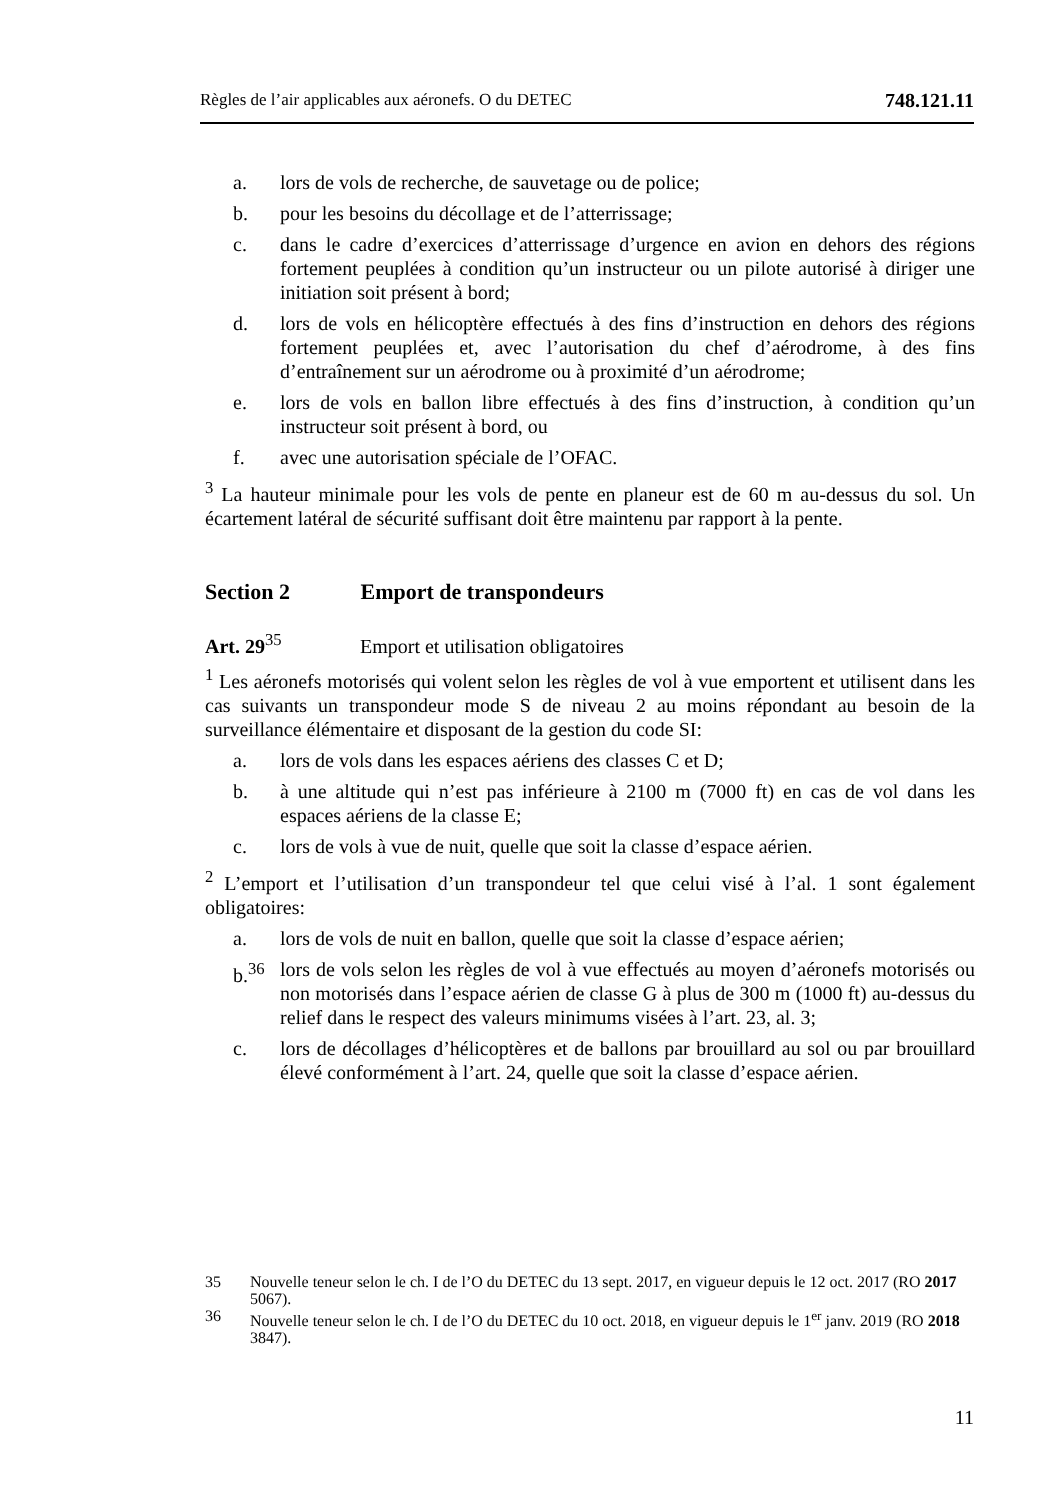Règles de l’air applicables aux aéronefs. O du DETEC 748.121.11
a. lors de vols de recherche, de sauvetage ou de police;
b. pour les besoins du décollage et de l’atterrissage;
c. dans le cadre d’exercices d’atterrissage d’urgence en avion en dehors des régions fortement peuplées à condition qu’un instructeur ou un pilote autori­sé à diriger une initiation soit présent à bord;
d. lors de vols en hélicoptère effectués à des fins d’instruction en dehors des régions fortement peuplées et, avec l’autorisation du chef d’aérodrome, à des fins d’entraînement sur un aérodrome ou à proximité d’un aérodrome;
e. lors de vols en ballon libre effectués à des fins d’instruction, à condition qu’un instructeur soit présent à bord, ou
f. avec une autorisation spéciale de l’OFAC.
<sup>3</sup> La hauteur minimale pour les vols de pente en planeur est de 60 m au-dessus du sol. Un écartement latéral de sécurité suffisant doit être maintenu par rapport à la pente.
Section 2 Emport de transpondeurs
Art. 29<sup>35</sup> Emport et utilisation obligatoires
<sup>1</sup> Les aéronefs motorisés qui volent selon les règles de vol à vue emportent et utili­sent dans les cas suivants un transpondeur mode S de niveau 2 au moins répondant au besoin de la surveillance élémentaire et disposant de la gestion du code SI:
a. lors de vols dans les espaces aériens des classes C et D;
b. à une altitude qui n’est pas inférieure à 2100 m (7000 ft) en cas de vol dans les espaces aériens de la classe E;
c. lors de vols à vue de nuit, quelle que soit la classe d’espace aérien.
<sup>2</sup> L’emport et l’utilisation d’un transpondeur tel que celui visé à l’al. 1 sont égale­ment obligatoires:
a. lors de vols de nuit en ballon, quelle que soit la classe d’espace aérien;
b.<sup>36</sup> lors de vols selon les règles de vol à vue effectués au moyen d’aéronefs motorisés ou non motorisés dans l’espace aérien de classe G à plus de 300 m (1000 ft) au-dessus du relief dans le respect des valeurs minimums visées à l’art. 23, al. 3;
c. lors de décollages d’hélicoptères et de ballons par brouillard au sol ou par brouillard élevé conformément à l’art. 24, quelle que soit la classe d’espace aérien.
35 Nouvelle teneur selon le ch. I de l’O du DETEC du 13 sept. 2017, en vigueur depuis le 12 oct. 2017 (RO 2017 5067).
36 Nouvelle teneur selon le ch. I de l’O du DETEC du 10 oct. 2018, en vigueur depuis le 1<sup>er</sup> janv. 2019 (RO 2018 3847).
11